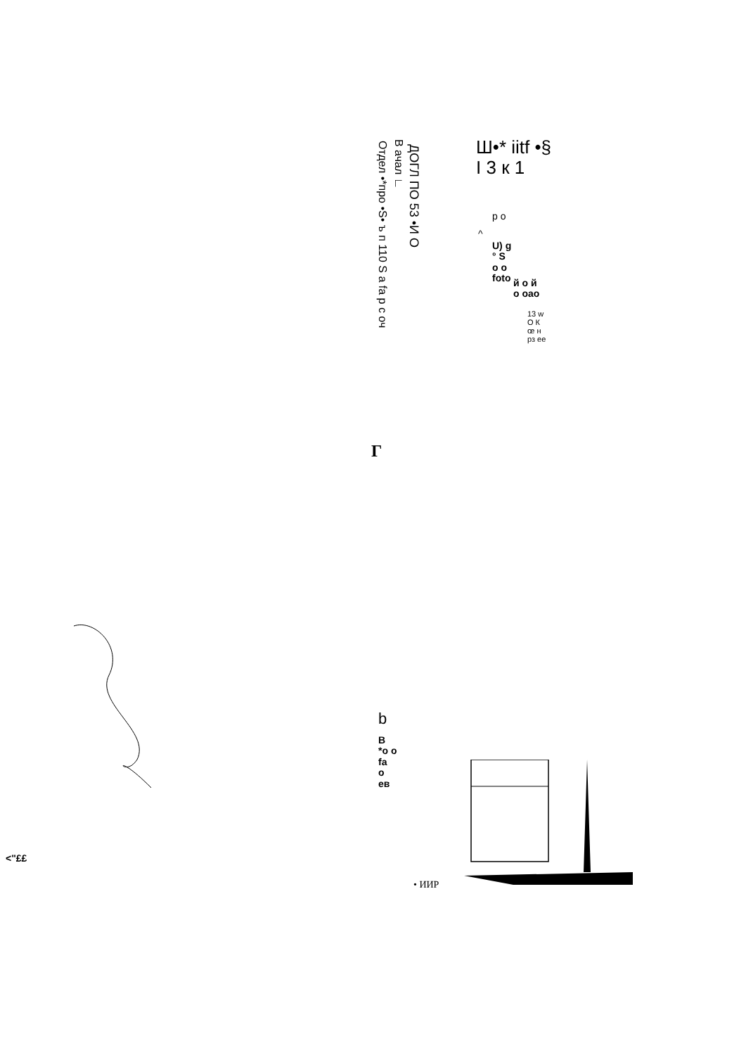Отдел •*про •S• ъ п 110 S а fa р с оч
В ачал ∟
ДОГЛ ПО 53 •И О
Ш•* iitf •§
I 3 к 1
р о
^
U) g
° S
о о
foto
й о й
о оао
13 w
О К
œ н
рз ее
Г
b
В
*о о
fa
о
ев
• ИИР
<"££